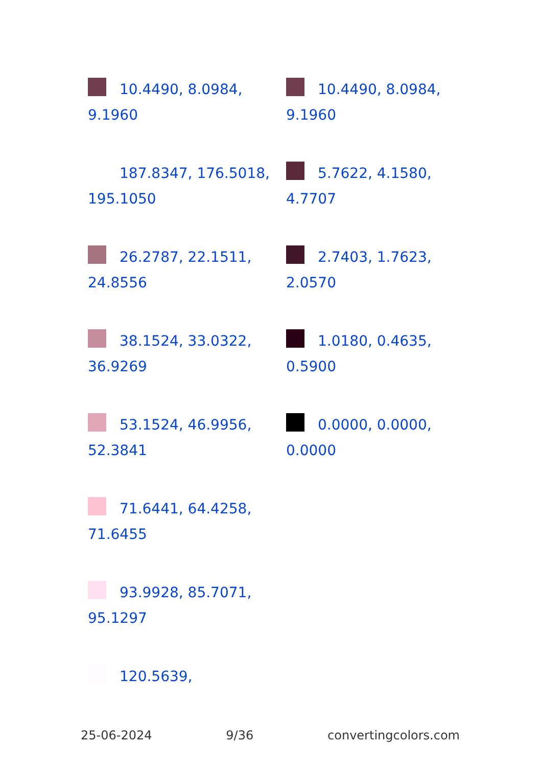10.4490, 8.0984, 9.1960
10.4490, 8.0984, 9.1960
187.8347, 176.5018, 195.1050
5.7622, 4.1580, 4.7707
26.2787, 22.1511, 24.8556
2.7403, 1.7623, 2.0570
38.1524, 33.0322, 36.9269
1.0180, 0.4635, 0.5900
53.1524, 46.9956, 52.3841
0.0000, 0.0000, 0.0000
71.6441, 64.4258, 71.6455
93.9928, 85.7071, 95.1297
120.5639,
25-06-2024 9/36 convertingcolors.com